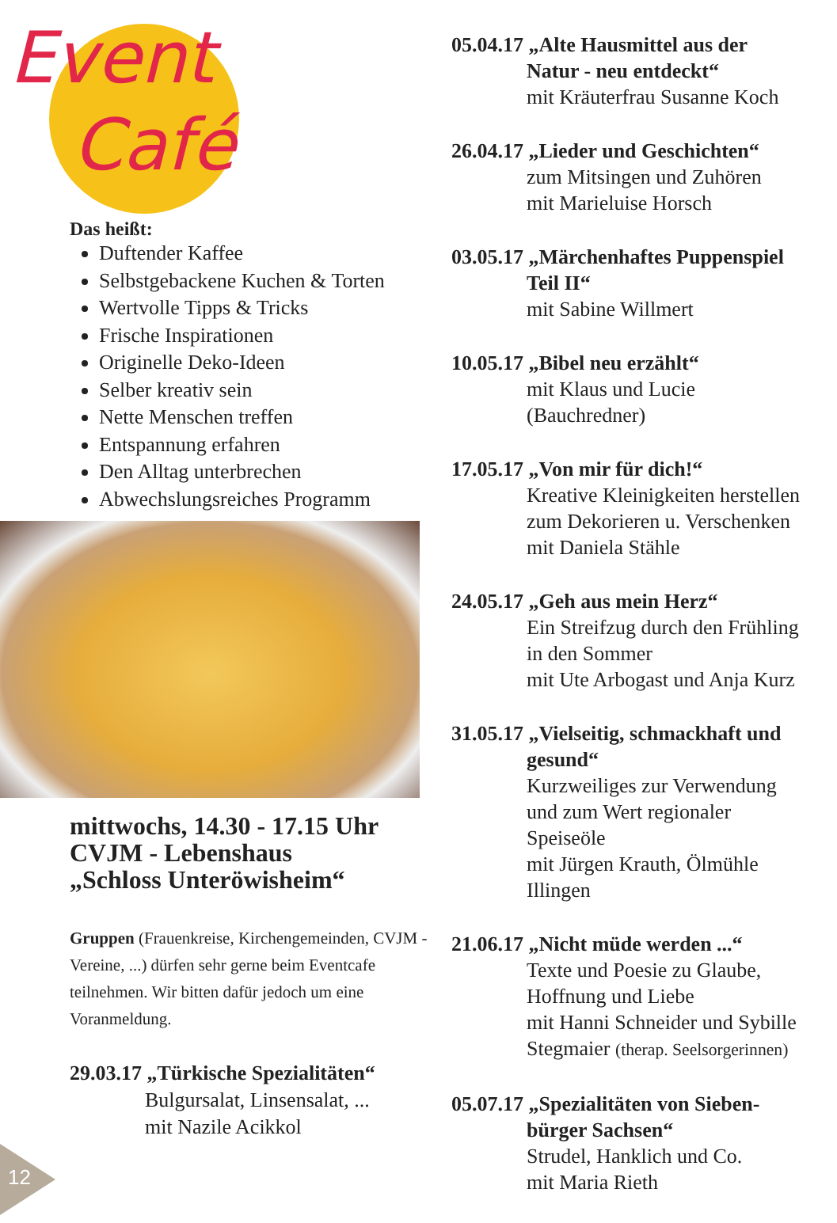Event
Café
Das heißt:
Duftender Kaffee
Selbstgebackene Kuchen & Torten
Wertvolle Tipps & Tricks
Frische Inspirationen
Originelle Deko-Ideen
Selber kreativ sein
Nette Menschen treffen
Entspannung erfahren
Den Alltag unterbrechen
Abwechslungsreiches Programm
mittwochs, 14.30 - 17.15 Uhr
CVJM - Lebenshaus
„Schloss Unteröwisheim“
Gruppen (Frauenkreise, Kirchengemeinden, CVJM - Vereine, ...) dürfen sehr gerne beim Eventcafe teilnehmen. Wir bitten dafür jedoch um eine Voranmeldung.
29.03.17 „Türkische Spezialitäten“
Bulgursalat, Linsensalat, ...
mit Nazile Acikkol
05.04.17 „Alte Hausmittel aus der
Natur - neu entdeckt“
mit Kräuterfrau Susanne Koch
26.04.17 „Lieder und Geschichten“
zum Mitsingen und Zuhören
mit Marieluise Horsch
03.05.17 „Märchenhaftes Puppenspiel
Teil II“
mit Sabine Willmert
10.05.17 „Bibel neu erzählt“
mit Klaus und Lucie
(Bauchredner)
17.05.17 „Von mir für dich!“
Kreative Kleinigkeiten herstellen
zum Dekorieren u. Verschenken
mit Daniela Stähle
24.05.17 „Geh aus mein Herz“
Ein Streifzug durch den Frühling
in den Sommer
mit Ute Arbogast und Anja Kurz
31.05.17 „Vielseitig, schmackhaft und
gesund“
Kurzweiliges zur Verwendung
und zum Wert regionaler
Speiseöle
mit Jürgen Krauth, Ölmühle
Illingen
21.06.17 „Nicht müde werden ...“
Texte und Poesie zu Glaube,
Hoffnung und Liebe
mit Hanni Schneider und Sybille
Stegmaier (therap. Seelsorgerinnen)
05.07.17 „Spezialitäten von Sieben-
bürger Sachsen“
Strudel, Hanklich und Co.
mit Maria Rieth
12